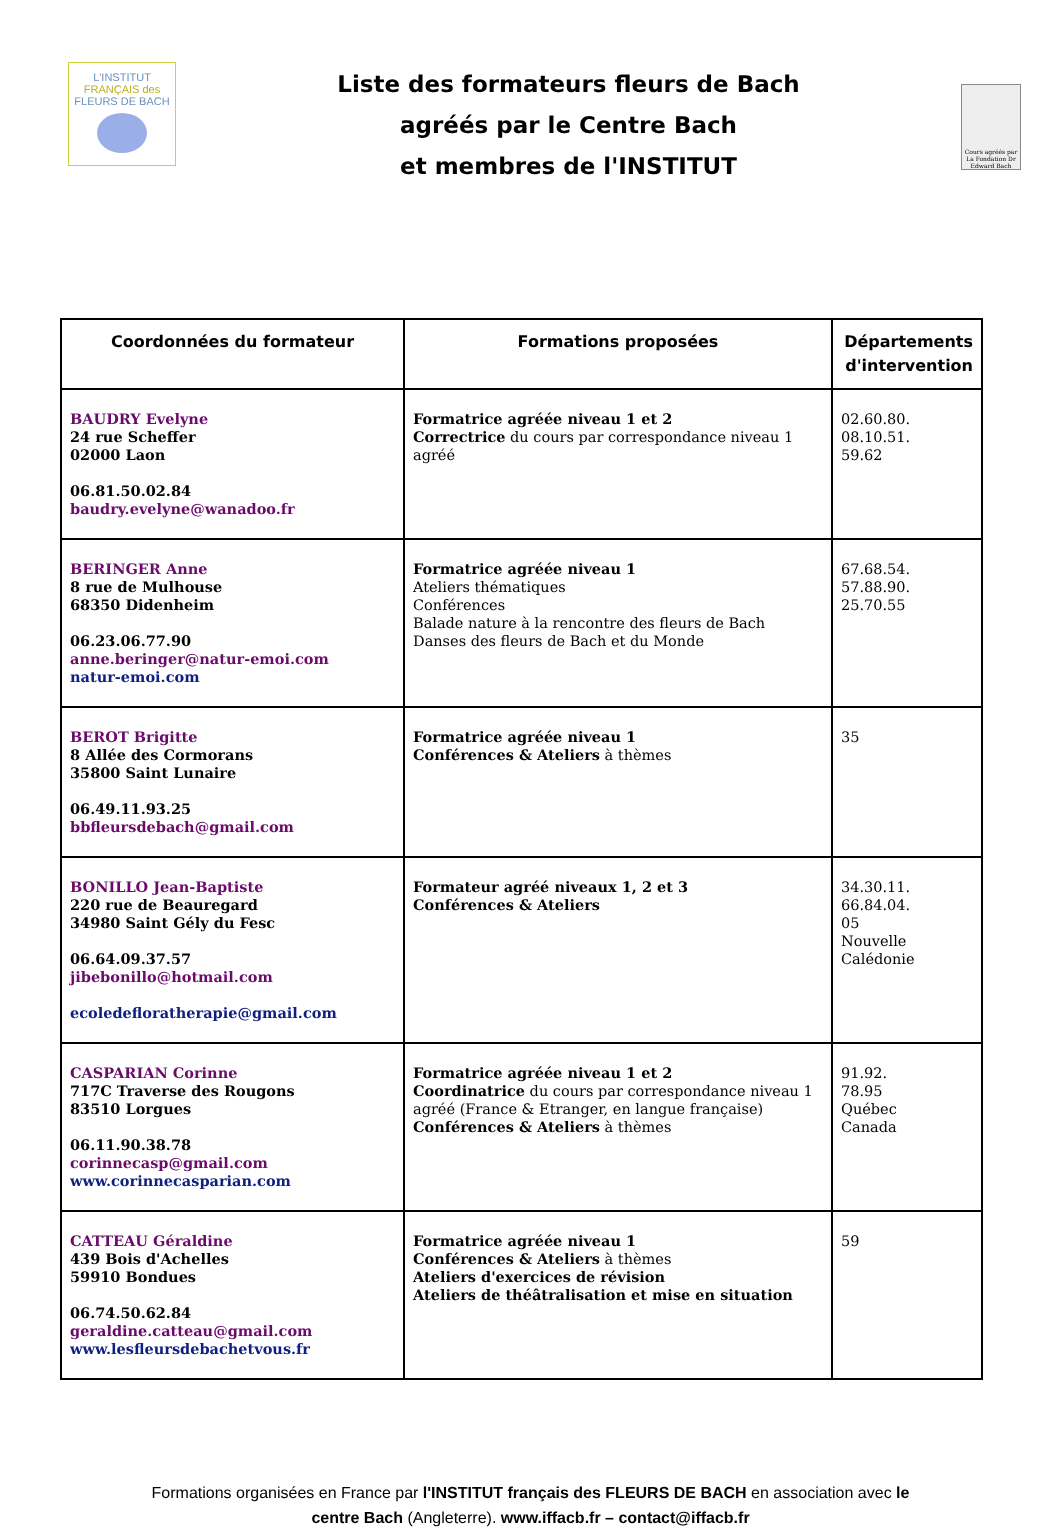L'INSTITUT
FRANÇAIS des
FLEURS DE BACH
Liste des formateurs fleurs de Bach
agréés par le Centre Bach
et membres de l'INSTITUT
Cours agréés par La Fondation Dr Edward Bach
| Coordonnées du formateur | Formations proposées | Départements d'intervention |
| --- | --- | --- |
| BAUDRY Evelyne 24 rue Scheffer 02000 Laon 06.81.50.02.84 baudry.evelyne@wanadoo.fr | Formatrice agréée niveau 1 et 2 Correctrice du cours par correspondance niveau 1 agréé | 02.60.80. 08.10.51. 59.62 |
| BERINGER Anne 8 rue de Mulhouse 68350 Didenheim 06.23.06.77.90 anne.beringer@natur-emoi.com natur-emoi.com | Formatrice agréée niveau 1 Ateliers thématiques Conférences Balade nature à la rencontre des fleurs de Bach Danses des fleurs de Bach et du Monde | 67.68.54. 57.88.90. 25.70.55 |
| BEROT Brigitte 8 Allée des Cormorans 35800 Saint Lunaire 06.49.11.93.25 bbfleursdebach@gmail.com | Formatrice agréée niveau 1 Conférences & Ateliers à thèmes | 35 |
| BONILLO Jean-Baptiste 220 rue de Beauregard 34980 Saint Gély du Fesc 06.64.09.37.57 jibebonillo@hotmail.com ecoledefloratherapie@gmail.com | Formateur agréé niveaux 1, 2 et 3 Conférences & Ateliers | 34.30.11. 66.84.04. 05 Nouvelle Calédonie |
| CASPARIAN Corinne 717C Traverse des Rougons 83510 Lorgues 06.11.90.38.78 corinnecasp@gmail.com www.corinnecasparian.com | Formatrice agréée niveau 1 et 2 Coordinatrice du cours par correspondance niveau 1 agréé (France & Etranger, en langue française) Conférences & Ateliers à thèmes | 91.92. 78.95 Québec Canada |
| CATTEAU Géraldine 439 Bois d'Achelles 59910 Bondues 06.74.50.62.84 geraldine.catteau@gmail.com www.lesfleursdebachetvous.fr | Formatrice agréée niveau 1 Conférences & Ateliers à thèmes Ateliers d'exercices de révision Ateliers de théâtralisation et mise en situation | 59 |
Formations organisées en France par l'INSTITUT français des FLEURS DE BACH en association avec le centre Bach (Angleterre). www.iffacb.fr – contact@iffacb.fr